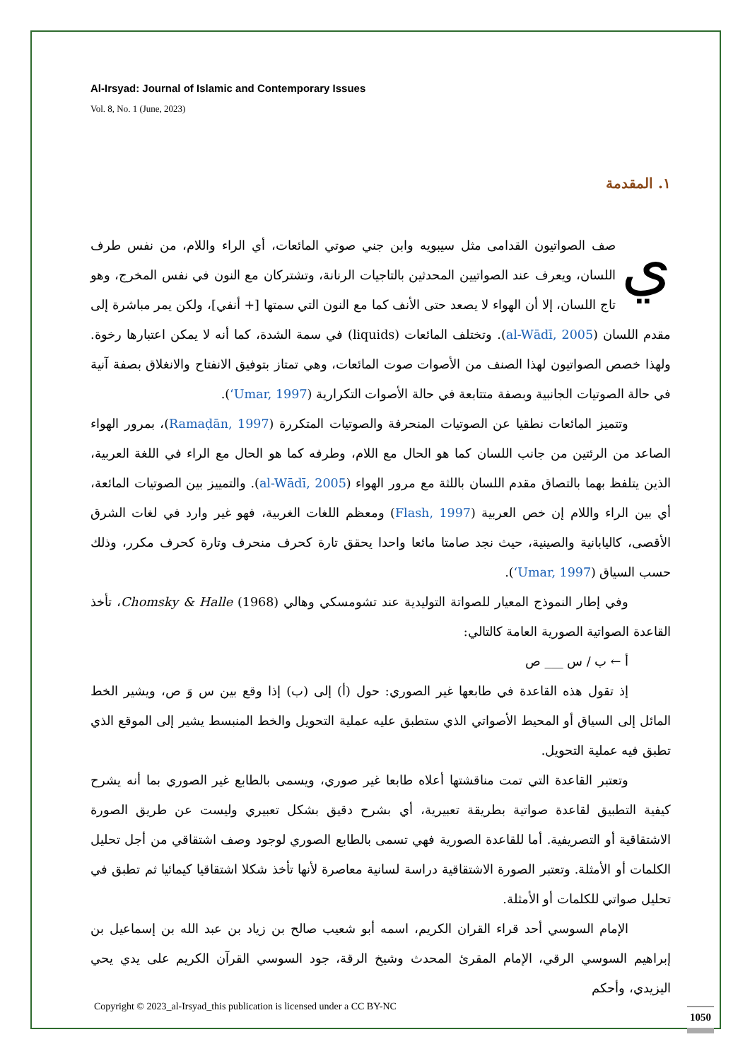Al-Irsyad: Journal of Islamic and Contemporary Issues
Vol. 8, No. 1 (June, 2023)
١. المقدمة
يصف الصواتيون القدامى مثل سيبويه وابن جني صوتي المائعات، أي الراء واللام، من نفس طرف اللسان، ويعرف عند الصواتيين المحدثين بالتاجيات الرنانة، وتشتركان مع النون في نفس المخرج، وهو تاج اللسان، إلا أن الهواء لا يصعد حتى الأنف كما مع النون التي سمتها [+ أنفي]، ولكن يمر مباشرة إلى مقدم اللسان (al-Wādī, 2005). وتختلف المائعات (liquids) في سمة الشدة، كما أنه لا يمكن اعتبارها رخوة. ولهذا خصص الصواتيون لهذا الصنف من الأصوات صوت المائعات، وهي تمتاز بتوفيق الانفتاح والانغلاق بصفة آنية في حالة الصوتيات الجانبية وبصفة متتابعة في حالة الأصوات التكرارية (ʻUmar, 1997).
وتتميز المائعات نطقيا عن الصوتيات المنحرفة والصوتيات المتكررة (Ramaḍān, 1997)، بمرور الهواء الصاعد من الرئتين من جانب اللسان كما هو الحال مع اللام، وطرفه كما هو الحال مع الراء في اللغة العربية، الذين يتلفظ بهما بالتصاق مقدم اللسان باللثة مع مرور الهواء (al-Wādī, 2005). والتمييز بين الصوتيات المائعة، أي بين الراء واللام إن خص العربية (Flash, 1997) ومعظم اللغات الغربية، فهو غير وارد في لغات الشرق الأقصى، كاليابانية والصينية، حيث نجد صامتا مائعا واحدا يحقق تارة كحرف منحرف وتارة كحرف مكرر، وذلك حسب السياق (ʻUmar, 1997).
وفي إطار النموذج المعيار للصواتة التوليدية عند تشومسكي وهالي Chomsky & Halle (1968)، تأخذ القاعدة الصواتية الصورية العامة كالتالي:
أ ← ب / س ___ ص
إذ تقول هذه القاعدة في طابعها غير الصوري: حول (أ) إلى (ب) إذا وقع بين س وَ ص، ويشير الخط المائل إلى السياق أو المحيط الأصواتي الذي ستطبق عليه عملية التحويل والخط المنبسط يشير إلى الموقع الذي تطبق فيه عملية التحويل.
وتعتبر القاعدة التي تمت مناقشتها أعلاه طابعا غير صوري، ويسمى بالطابع غير الصوري بما أنه يشرح كيفية التطبيق لقاعدة صواتية بطريقة تعبيرية، أي بشرح دقيق بشكل تعبيري وليست عن طريق الصورة الاشتقاقية أو التصريفية. أما للقاعدة الصورية فهي تسمى بالطابع الصوري لوجود وصف اشتقاقي من أجل تحليل الكلمات أو الأمثلة. وتعتبر الصورة الاشتقاقية دراسة لسانية معاصرة لأنها تأخذ شكلا اشتقاقيا كيمائيا ثم تطبق في تحليل صواتي للكلمات أو الأمثلة.
الإمام السوسي أحد قراء القران الكريم، اسمه أبو شعيب صالح بن زياد بن عبد الله بن إسماعيل بن إبراهيم السوسي الرقي، الإمام المقرئ المحدث وشيخ الرقة، جود السوسي القرآن الكريم على يدي يحي اليزيدي، وأحكم
Copyright © 2023_al-Irsyad_this publication is licensed under a CC BY-NC
1050